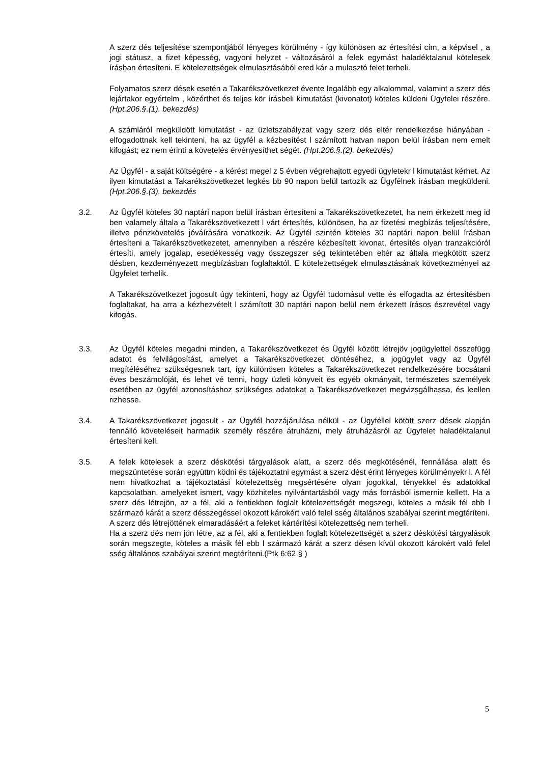A szerz dés teljesítése szempontjából lényeges körülmény - így különösen az értesítési cím, a képvisel , a jogi státusz, a fizet képesség, vagyoni helyzet - változásáról a felek egymást haladéktalanul kötelesek írásban értesíteni. E kötelezettségek elmulasztásából ered kár a mulasztó felet terheli.
Folyamatos szerz dések esetén a Takarékszövetkezet évente legalább egy alkalommal, valamint a szerz dés lejártakor egyértelm , közérthet és teljes kör írásbeli kimutatást (kivonatot) köteles küldeni Ügyfelei részére. (Hpt.206.§.(1). bekezdés)
A számláról megküldött kimutatást - az üzletszabályzat vagy szerz dés eltér rendelkezése hiányában - elfogadottnak kell tekinteni, ha az ügyfél a kézbesítést l számított hatvan napon belül írásban nem emelt kifogást; ez nem érinti a követelés érvényesíthet ségét. (Hpt.206.§.(2). bekezdés)
Az Ügyfél - a saját költségére - a kérést megel z 5 évben végrehajtott egyedi ügyletekr l kimutatást kérhet. Az ilyen kimutatást a Takarékszövetkezet legkés bb 90 napon belül tartozik az Ügyfélnek írásban megküldeni. (Hpt.206.§.(3). bekezdés
3.2. Az Ügyfél köteles 30 naptári napon belül írásban értesíteni a Takarékszövetkezetet, ha nem érkezett meg id ben valamely általa a Takarékszövetkezett l várt értesítés, különösen, ha az fizetési megbízás teljesítésére, illetve pénzkövetelés jóváírására vonatkozik. Az Ügyfél szintén köteles 30 naptári napon belül írásban értesíteni a Takarékszövetkezetet, amennyiben a részére kézbesített kivonat, értesítés olyan tranzakcióról értesíti, amely jogalap, esedékesség vagy összegszer ség tekintetében eltér az általa megkötött szerz désben, kezdeményezett megbízásban foglaltaktól. E kötelezettségek elmulasztásának következményei az Ügyfelet terhelik.
A Takarékszövetkezet jogosult úgy tekinteni, hogy az Ügyfél tudomásul vette és elfogadta az értesítésben foglaltakat, ha arra a kézhezvételt l számított 30 naptári napon belül nem érkezett írásos észrevétel vagy kifogás.
3.3. Az Ügyfél köteles megadni minden, a Takarékszövetkezet és Ügyfél között létrejöv jogügylettel összefügg adatot és felvilágosítást, amelyet a Takarékszövetkezet döntéséhez, a jogügylet vagy az Ügyfél megítéléséhez szükségesnek tart, így különösen köteles a Takarékszövetkezet rendelkezésére bocsátani éves beszámolóját, és lehet vé tenni, hogy üzleti könyveit és egyéb okmányait, természetes személyek esetében az ügyfél azonosításhoz szükséges adatokat a Takarékszövetkezet megvizsgálhassa, és leellen rizhesse.
3.4. A Takarékszövetkezet jogosult - az Ügyfél hozzájárulása nélkül - az Ügyféllel kötött szerz dések alapján fennálló követeléseit harmadik személy részére átruházni, mely átruházásról az Ügyfelet haladéktalanul értesíteni kell.
3.5. A felek kötelesek a szerz déskötési tárgyalások alatt, a szerz dés megkötésénél, fennállása alatt és megszüntetése során együttm ködni és tájékoztatni egymást a szerz dést érint lényeges körülményekr l. A fél nem hivatkozhat a tájékoztatási kötelezettség megsértésére olyan jogokkal, tényekkel és adatokkal kapcsolatban, amelyeket ismert, vagy közhiteles nyilvántartásból vagy más forrásból ismernie kellett. Ha a szerz dés létrejön, az a fél, aki a fentiekben foglalt kötelezettségét megszegi, köteles a másik fél ebb l származó kárát a szerz désszegéssel okozott károkért való felel sség általános szabályai szerint megtéríteni.
A szerz dés létrejöttének elmaradásáért a feleket kártérítési kötelezettség nem terheli.
Ha a szerz dés nem jön létre, az a fél, aki a fentiekben foglalt kötelezettségét a szerz déskötési tárgyalások során megszegte, köteles a másik fél ebb l származó kárát a szerz désen kívül okozott károkért való felel sség általános szabályai szerint megtéríteni.(Ptk 6:62 § )
5